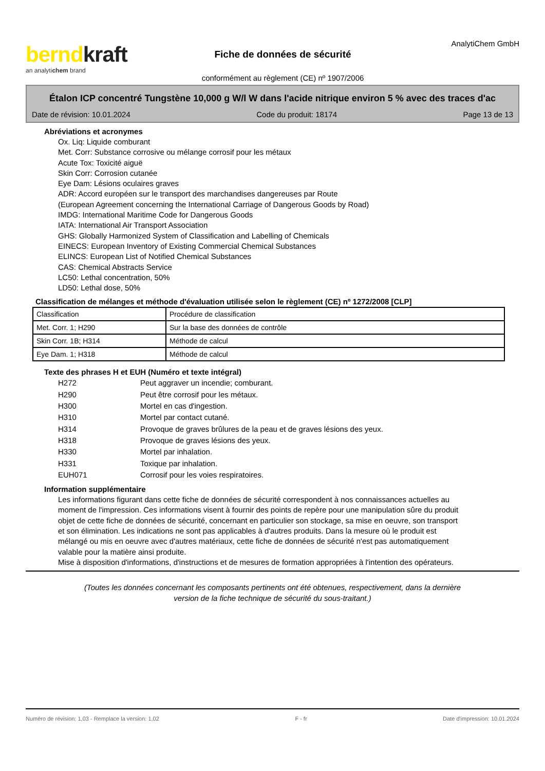berndkraft
an analytichem brand
Fiche de données de sécurité
conformément au règlement (CE) nº 1907/2006
AnalytiChem GmbH
Étalon ICP concentré Tungstène 10,000 g W/l W dans l'acide nitrique environ 5 % avec des traces d'ac
Date de révision: 10.01.2024 Code du produit: 18174 Page 13 de 13
Abréviations et acronymes
Ox. Liq: Liquide comburant
Met. Corr: Substance corrosive ou mélange corrosif pour les métaux
Acute Tox: Toxicité aiguë
Skin Corr: Corrosion cutanée
Eye Dam: Lésions oculaires graves
ADR: Accord européen sur le transport des marchandises dangereuses par Route
(European Agreement concerning the International Carriage of Dangerous Goods by Road)
IMDG: International Maritime Code for Dangerous Goods
IATA: International Air Transport Association
GHS: Globally Harmonized System of Classification and Labelling of Chemicals
EINECS: European Inventory of Existing Commercial Chemical Substances
ELINCS: European List of Notified Chemical Substances
CAS: Chemical Abstracts Service
LC50: Lethal concentration, 50%
LD50: Lethal dose, 50%
Classification de mélanges et méthode d'évaluation utilisée selon le règlement (CE) nº 1272/2008 [CLP]
| Classification | Procédure de classification |
| Met. Corr. 1; H290 | Sur la base des données de contrôle |
| Skin Corr. 1B; H314 | Méthode de calcul |
| Eye Dam. 1; H318 | Méthode de calcul |
Texte des phrases H et EUH (Numéro et texte intégral)
| H272 | Peut aggraver un incendie; comburant. |
| H290 | Peut être corrosif pour les métaux. |
| H300 | Mortel en cas d'ingestion. |
| H310 | Mortel par contact cutané. |
| H314 | Provoque de graves brûlures de la peau et de graves lésions des yeux. |
| H318 | Provoque de graves lésions des yeux. |
| H330 | Mortel par inhalation. |
| H331 | Toxique par inhalation. |
| EUH071 | Corrosif pour les voies respiratoires. |
Information supplémentaire
Les informations figurant dans cette fiche de données de sécurité correspondent à nos connaissances actuelles au moment de l'impression. Ces informations visent à fournir des points de repère pour une manipulation sûre du produit objet de cette fiche de données de sécurité, concernant en particulier son stockage, sa mise en oeuvre, son transport et son élimination. Les indications ne sont pas applicables à d'autres produits. Dans la mesure où le produit est mélangé ou mis en oeuvre avec d'autres matériaux, cette fiche de données de sécurité n'est pas automatiquement valable pour la matière ainsi produite.
Mise à disposition d'informations, d'instructions et de mesures de formation appropriées à l'intention des opérateurs.
(Toutes les données concernant les composants pertinents ont été obtenues, respectivement, dans la dernière
version de la fiche technique de sécurité du sous-traitant.)
Numéro de révision: 1,03 - Remplace la version: 1,02 F - fr Date d'impression: 10.01.2024